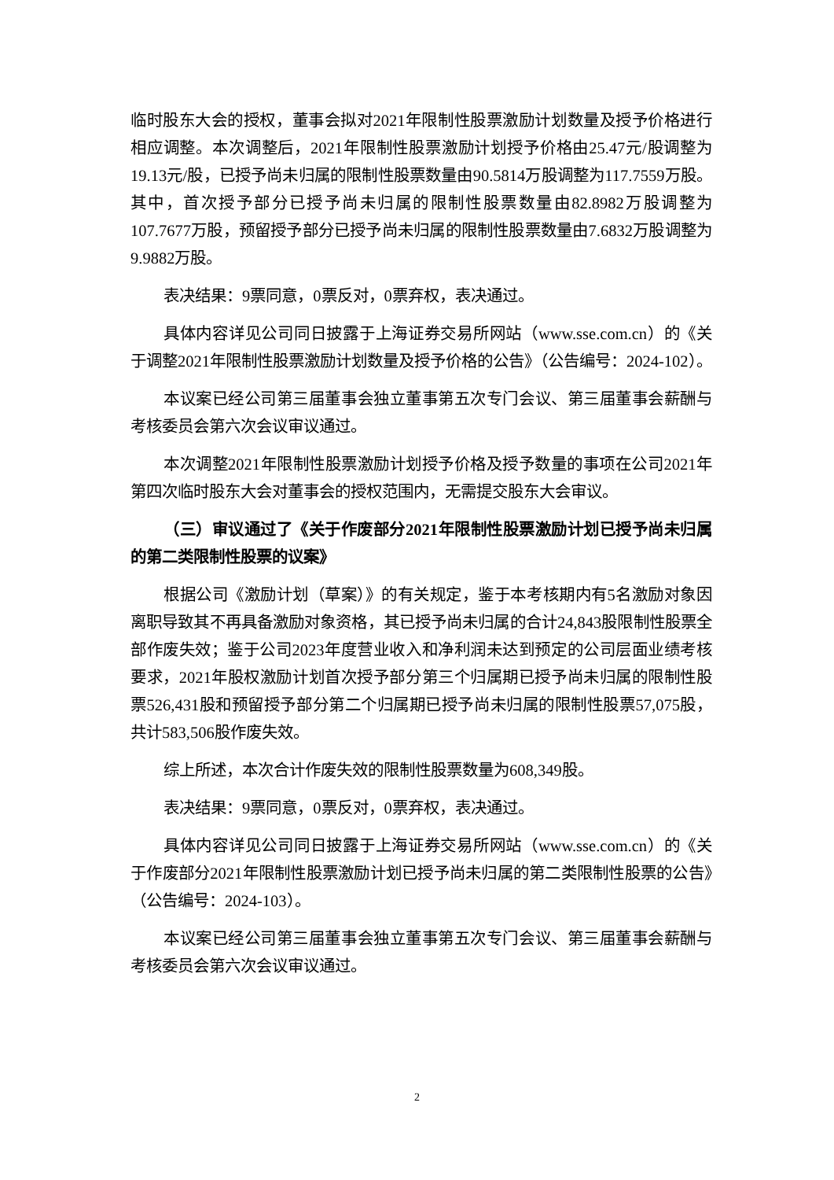临时股东大会的授权，董事会拟对2021年限制性股票激励计划数量及授予价格进行相应调整。本次调整后，2021年限制性股票激励计划授予价格由25.47元/股调整为19.13元/股，已授予尚未归属的限制性股票数量由90.5814万股调整为117.7559万股。其中，首次授予部分已授予尚未归属的限制性股票数量由82.8982万股调整为107.7677万股，预留授予部分已授予尚未归属的限制性股票数量由7.6832万股调整为9.9882万股。
表决结果：9票同意，0票反对，0票弃权，表决通过。
具体内容详见公司同日披露于上海证券交易所网站（www.sse.com.cn）的《关于调整2021年限制性股票激励计划数量及授予价格的公告》（公告编号：2024-102）。
本议案已经公司第三届董事会独立董事第五次专门会议、第三届董事会薪酬与考核委员会第六次会议审议通过。
本次调整2021年限制性股票激励计划授予价格及授予数量的事项在公司2021年第四次临时股东大会对董事会的授权范围内，无需提交股东大会审议。
（三）审议通过了《关于作废部分2021年限制性股票激励计划已授予尚未归属的第二类限制性股票的议案》
根据公司《激励计划（草案）》的有关规定，鉴于本考核期内有5名激励对象因离职导致其不再具备激励对象资格，其已授予尚未归属的合计24,843股限制性股票全部作废失效；鉴于公司2023年度营业收入和净利润未达到预定的公司层面业绩考核要求，2021年股权激励计划首次授予部分第三个归属期已授予尚未归属的限制性股票526,431股和预留授予部分第二个归属期已授予尚未归属的限制性股票57,075股，共计583,506股作废失效。
综上所述，本次合计作废失效的限制性股票数量为608,349股。
表决结果：9票同意，0票反对，0票弃权，表决通过。
具体内容详见公司同日披露于上海证券交易所网站（www.sse.com.cn）的《关于作废部分2021年限制性股票激励计划已授予尚未归属的第二类限制性股票的公告》（公告编号：2024-103）。
本议案已经公司第三届董事会独立董事第五次专门会议、第三届董事会薪酬与考核委员会第六次会议审议通过。
2